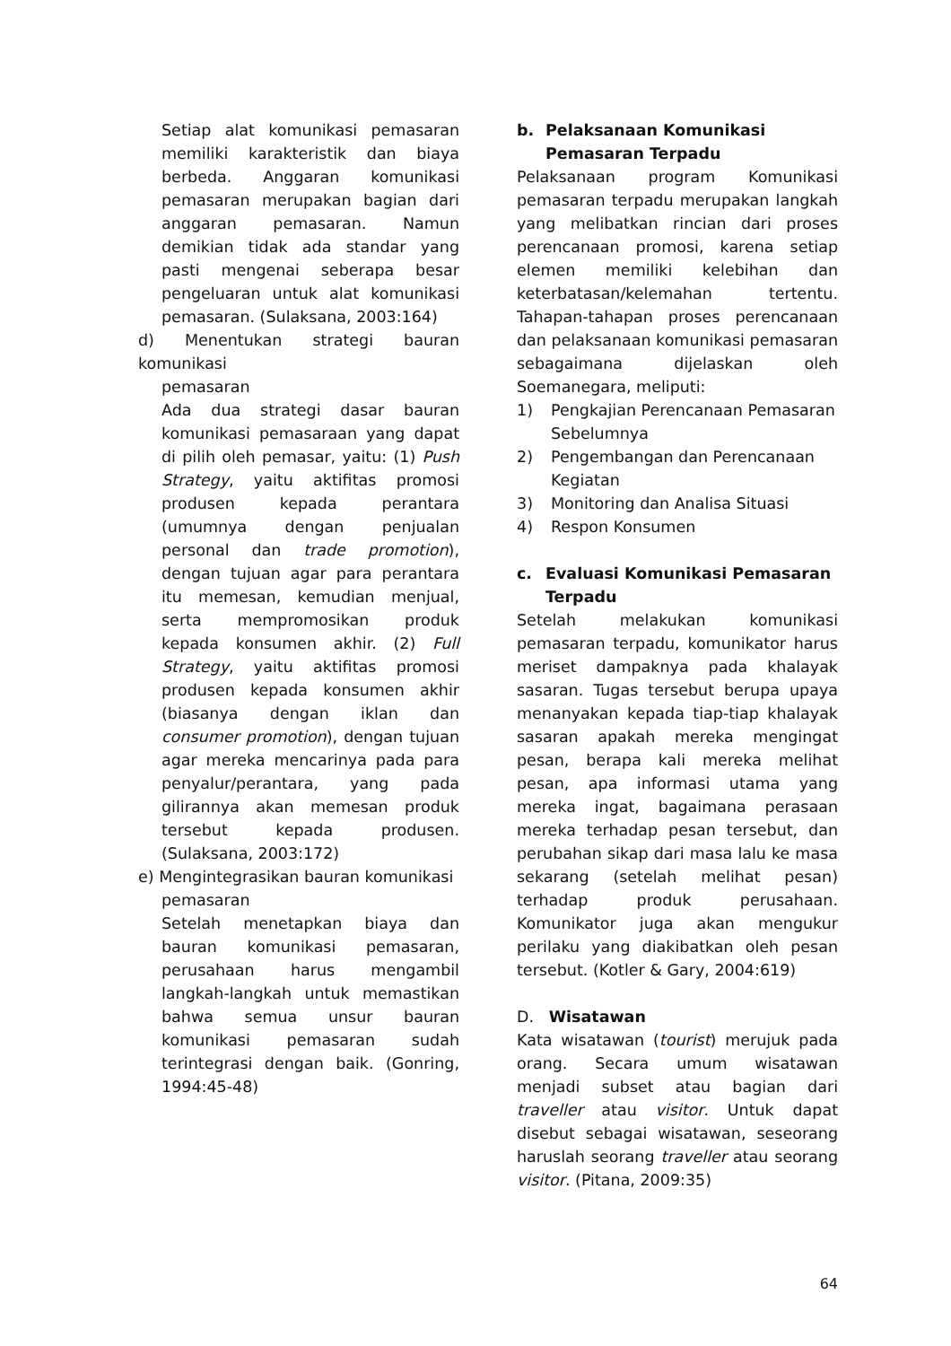Setiap alat komunikasi pemasaran memiliki karakteristik dan biaya berbeda. Anggaran komunikasi pemasaran merupakan bagian dari anggaran pemasaran. Namun demikian tidak ada standar yang pasti mengenai seberapa besar pengeluaran untuk alat komunikasi pemasaran. (Sulaksana, 2003:164)
d) Menentukan strategi bauran komunikasi
pemasaran
Ada dua strategi dasar bauran komunikasi pemasaraan yang dapat di pilih oleh pemasar, yaitu: (1) Push Strategy, yaitu aktifitas promosi produsen kepada perantara (umumnya dengan penjualan personal dan trade promotion), dengan tujuan agar para perantara itu memesan, kemudian menjual, serta mempromosikan produk kepada konsumen akhir. (2) Full Strategy, yaitu aktifitas promosi produsen kepada konsumen akhir (biasanya dengan iklan dan consumer promotion), dengan tujuan agar mereka mencarinya pada para penyalur/perantara, yang pada gilirannya akan memesan produk tersebut kepada produsen. (Sulaksana, 2003:172)
e) Mengintegrasikan bauran komunikasi
pemasaran
Setelah menetapkan biaya dan bauran komunikasi pemasaran, perusahaan harus mengambil langkah-langkah untuk memastikan bahwa semua unsur bauran komunikasi pemasaran sudah terintegrasi dengan baik. (Gonring, 1994:45-48)
b. Pelaksanaan Komunikasi Pemasaran Terpadu
Pelaksanaan program Komunikasi pemasaran terpadu merupakan langkah yang melibatkan rincian dari proses perencanaan promosi, karena setiap elemen memiliki kelebihan dan keterbatasan/kelemahan tertentu. Tahapan-tahapan proses perencanaan dan pelaksanaan komunikasi pemasaran sebagaimana dijelaskan oleh Soemanegara, meliputi:
1) Pengkajian Perencanaan Pemasaran Sebelumnya
2) Pengembangan dan Perencanaan Kegiatan
3) Monitoring dan Analisa Situasi
4) Respon Konsumen
c. Evaluasi Komunikasi Pemasaran Terpadu
Setelah melakukan komunikasi pemasaran terpadu, komunikator harus meriset dampaknya pada khalayak sasaran. Tugas tersebut berupa upaya menanyakan kepada tiap-tiap khalayak sasaran apakah mereka mengingat pesan, berapa kali mereka melihat pesan, apa informasi utama yang mereka ingat, bagaimana perasaan mereka terhadap pesan tersebut, dan perubahan sikap dari masa lalu ke masa sekarang (setelah melihat pesan) terhadap produk perusahaan. Komunikator juga akan mengukur perilaku yang diakibatkan oleh pesan tersebut. (Kotler & Gary, 2004:619)
D. Wisatawan
Kata wisatawan (tourist) merujuk pada orang. Secara umum wisatawan menjadi subset atau bagian dari traveller atau visitor. Untuk dapat disebut sebagai wisatawan, seseorang haruslah seorang traveller atau seorang visitor. (Pitana, 2009:35)
64